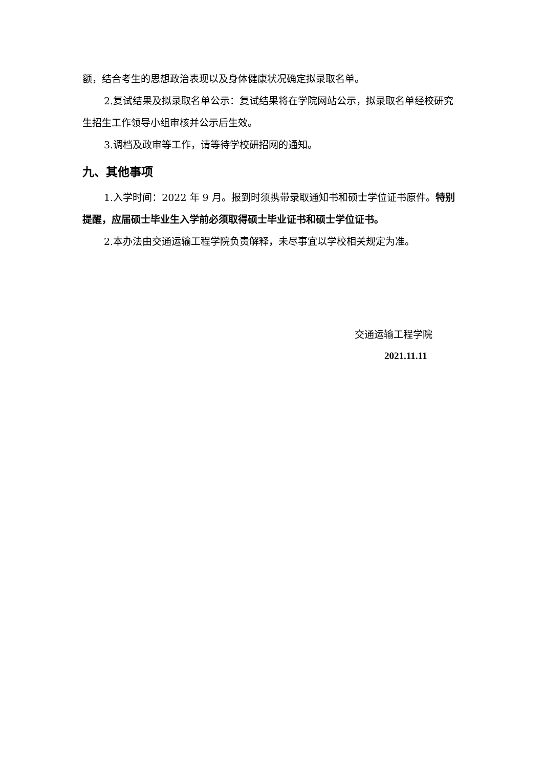额，结合考生的思想政治表现以及身体健康状况确定拟录取名单。
2.复试结果及拟录取名单公示：复试结果将在学院网站公示，拟录取名单经校研究生招生工作领导小组审核并公示后生效。
3.调档及政审等工作，请等待学校研招网的通知。
九、其他事项
1.入学时间：2022 年 9 月。报到时须携带录取通知书和硕士学位证书原件。特别提醒，应届硕士毕业生入学前必须取得硕士毕业证书和硕士学位证书。
2.本办法由交通运输工程学院负责解释，未尽事宜以学校相关规定为准。
交通运输工程学院
2021.11.11